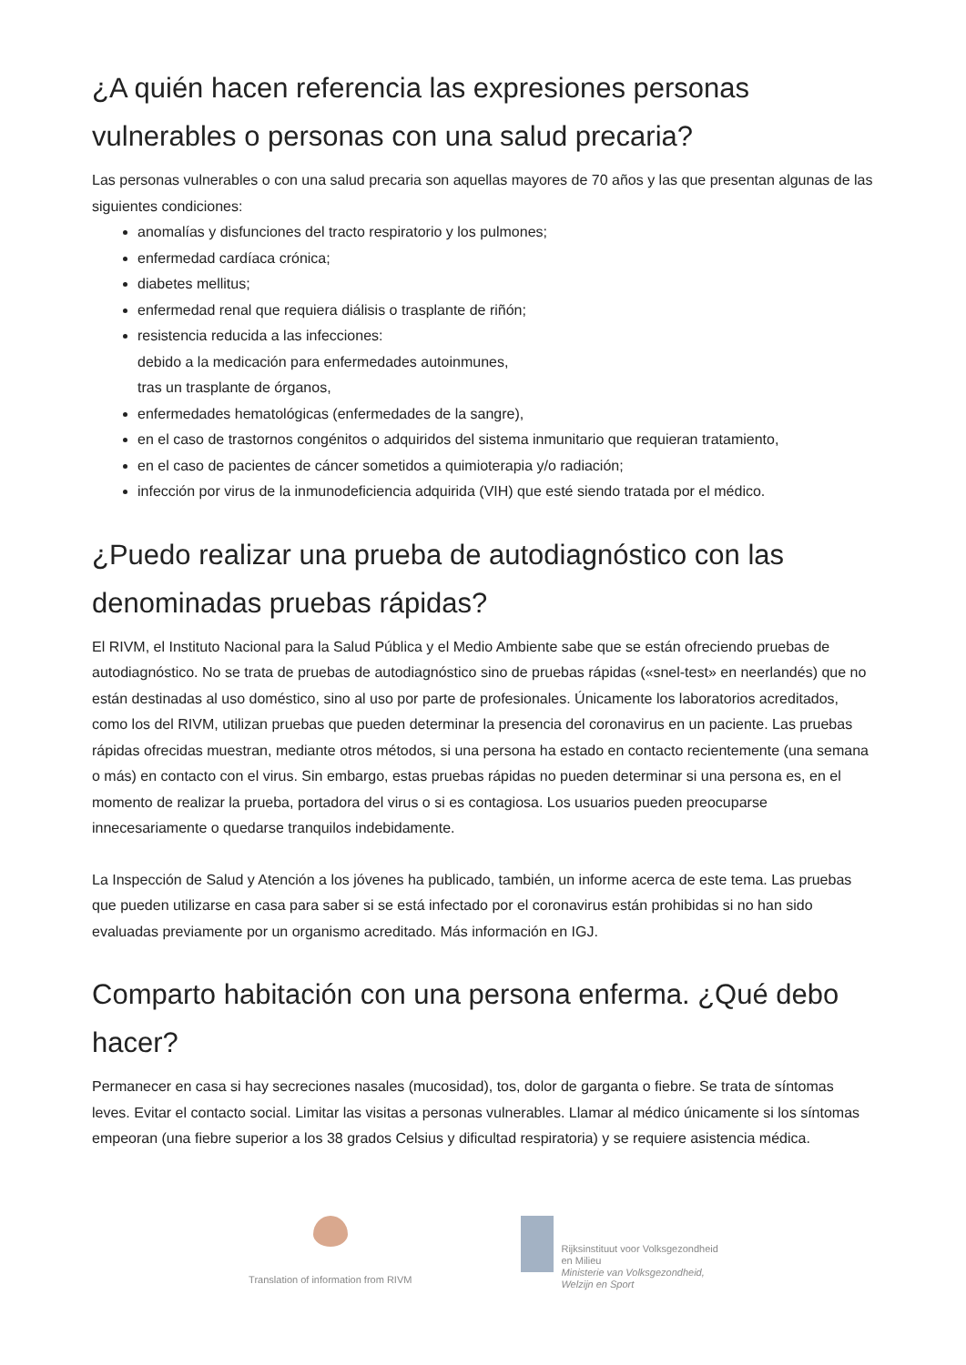¿A quién hacen referencia las expresiones personas vulnerables o personas con una salud precaria?
Las personas vulnerables o con una salud precaria son aquellas mayores de 70 años y las que presentan algunas de las siguientes condiciones:
anomalías y disfunciones del tracto respiratorio y los pulmones;
enfermedad cardíaca crónica;
diabetes mellitus;
enfermedad renal que requiera diálisis o trasplante de riñón;
resistencia reducida a las infecciones:
debido a la medicación para enfermedades autoinmunes,
tras un trasplante de órganos,
enfermedades hematológicas (enfermedades de la sangre),
en el caso de trastornos congénitos o adquiridos del sistema inmunitario que requieran tratamiento,
en el caso de pacientes de cáncer sometidos a quimioterapia y/o radiación;
infección por virus de la inmunodeficiencia adquirida (VIH) que esté siendo tratada por el médico.
¿Puedo realizar una prueba de autodiagnóstico con las denominadas pruebas rápidas?
El RIVM, el Instituto Nacional para la Salud Pública y el Medio Ambiente sabe que se están ofreciendo pruebas de autodiagnóstico. No se trata de pruebas de autodiagnóstico sino de pruebas rápidas («snel-test» en neerlandés) que no están destinadas al uso doméstico, sino al uso por parte de profesionales. Únicamente los laboratorios acreditados, como los del RIVM, utilizan pruebas que pueden determinar la presencia del coronavirus en un paciente. Las pruebas rápidas ofrecidas muestran, mediante otros métodos, si una persona ha estado en contacto recientemente (una semana o más) en contacto con el virus. Sin embargo, estas pruebas rápidas no pueden determinar si una persona es, en el momento de realizar la prueba, portadora del virus o si es contagiosa. Los usuarios pueden preocuparse innecesariamente o quedarse tranquilos indebidamente.
La Inspección de Salud y Atención a los jóvenes ha publicado, también, un informe acerca de este tema. Las pruebas que pueden utilizarse en casa para saber si se está infectado por el coronavirus están prohibidas si no han sido evaluadas previamente por un organismo acreditado. Más información en IGJ.
Comparto habitación con una persona enferma. ¿Qué debo hacer?
Permanecer en casa si hay secreciones nasales (mucosidad), tos, dolor de garganta o fiebre. Se trata de síntomas leves. Evitar el contacto social. Limitar las visitas a personas vulnerables. Llamar al médico únicamente si los síntomas empeoran (una fiebre superior a los 38 grados Celsius y dificultad respiratoria) y se requiere asistencia médica.
Translation of information from RIVM
Rijksinstituut voor Volksgezondheid
en Milieu
Ministerie van Volksgezondheid,
Welzijn en Sport